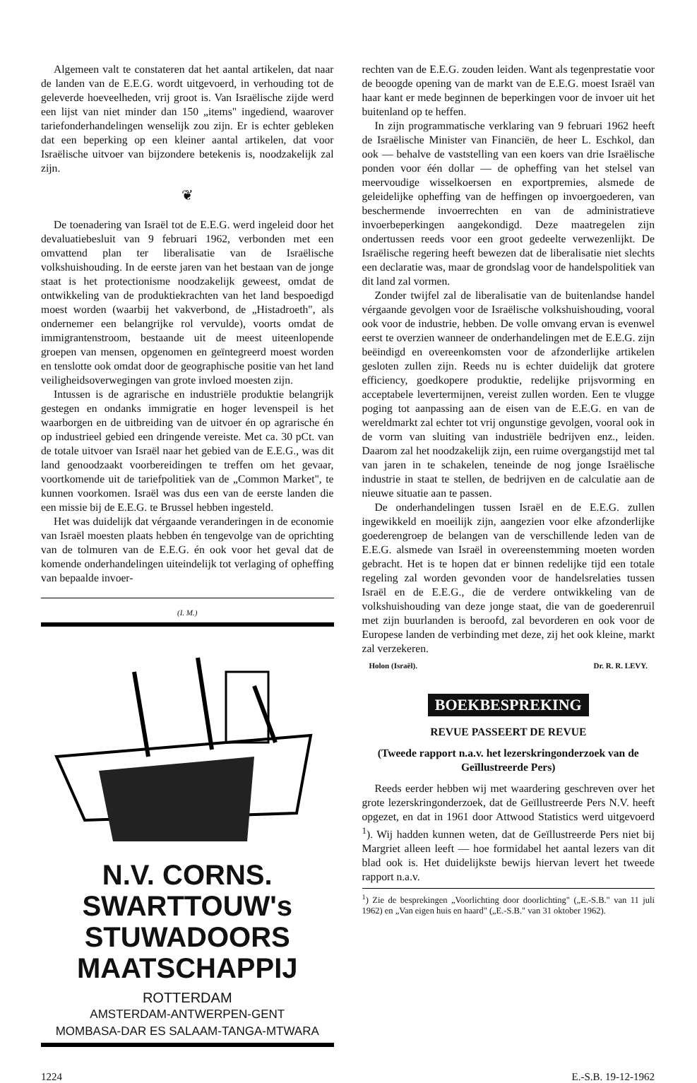Algemeen valt te constateren dat het aantal artikelen, dat naar de landen van de E.E.G. wordt uitgevoerd, in verhouding tot de geleverde hoeveelheden, vrij groot is. Van Israëlische zijde werd een lijst van niet minder dan 150 „items" ingediend, waarover tariefonderhandelingen wenselijk zou zijn. Er is echter gebleken dat een beperking op een kleiner aantal artikelen, dat voor Israëlische uitvoer van bijzondere betekenis is, noodzakelijk zal zijn.
❦
De toenadering van Israël tot de E.E.G. werd ingeleid door het devaluatiebesluit van 9 februari 1962, verbonden met een omvattend plan ter liberalisatie van de Israëlische volkshuishouding. In de eerste jaren van het bestaan van de jonge staat is het protectionisme noodzakelijk geweest, omdat de ontwikkeling van de produktiekrachten van het land bespoedigd moest worden (waarbij het vakverbond, de „Histadroeth", als ondernemer een belangrijke rol vervulde), voorts omdat de immigrantenstroom, bestaande uit de meest uiteenlopende groepen van mensen, opgenomen en geïntegreerd moest worden en tenslotte ook omdat door de geographische positie van het land veiligheidsoverwegingen van grote invloed moesten zijn.
Intussen is de agrarische en industriële produktie belangrijk gestegen en ondanks immigratie en hoger levenspeil is het waarborgen en de uitbreiding van de uitvoer én op agrarische én op industrieel gebied een dringende vereiste. Met ca. 30 pCt. van de totale uitvoer van Israël naar het gebied van de E.E.G., was dit land genoodzaakt voorbereidingen te treffen om het gevaar, voortkomende uit de tariefpolitiek van de „Common Market", te kunnen voorkomen. Israël was dus een van de eerste landen die een missie bij de E.E.G. te Brussel hebben ingesteld.
Het was duidelijk dat vérgaande veranderingen in de economie van Israël moesten plaats hebben én tengevolge van de oprichting van de tolmuren van de E.E.G. én ook voor het geval dat de komende onderhandelingen uiteindelijk tot verlaging of opheffing van bepaalde invoer-
(I. M.)
N.V. CORNS. SWARTTOUW's
STUWADOORS MAATSCHAPPIJ
ROTTERDAM
AMSTERDAM-ANTWERPEN-GENT
MOMBASA-DAR ES SALAAM-TANGA-MTWARA
rechten van de E.E.G. zouden leiden. Want als tegenprestatie voor de beoogde opening van de markt van de E.E.G. moest Israël van haar kant er mede beginnen de beperkingen voor de invoer uit het buitenland op te heffen.
In zijn programmatische verklaring van 9 februari 1962 heeft de Israëlische Minister van Financiën, de heer L. Eschkol, dan ook — behalve de vaststelling van een koers van drie Israëlische ponden voor één dollar — de opheffing van het stelsel van meervoudige wisselkoersen en exportpremies, alsmede de geleidelijke opheffing van de heffingen op invoergoederen, van beschermende invoerrechten en van de administratieve invoerbeperkingen aangekondigd. Deze maatregelen zijn ondertussen reeds voor een groot gedeelte verwezenlijkt. De Israëlische regering heeft bewezen dat de liberalisatie niet slechts een declaratie was, maar de grondslag voor de handelspolitiek van dit land zal vormen.
Zonder twijfel zal de liberalisatie van de buitenlandse handel vérgaande gevolgen voor de Israëlische volkshuishouding, vooral ook voor de industrie, hebben. De volle omvang ervan is evenwel eerst te overzien wanneer de onderhandelingen met de E.E.G. zijn beëindigd en overeenkomsten voor de afzonderlijke artikelen gesloten zullen zijn. Reeds nu is echter duidelijk dat grotere efficiency, goedkopere produktie, redelijke prijsvorming en acceptabele levertermijnen, vereist zullen worden. Een te vlugge poging tot aanpassing aan de eisen van de E.E.G. en van de wereldmarkt zal echter tot vrij ongunstige gevolgen, vooral ook in de vorm van sluiting van industriële bedrijven enz., leiden. Daarom zal het noodzakelijk zijn, een ruime overgangstijd met tal van jaren in te schakelen, teneinde de nog jonge Israëlische industrie in staat te stellen, de bedrijven en de calculatie aan de nieuwe situatie aan te passen.
De onderhandelingen tussen Israël en de E.E.G. zullen ingewikkeld en moeilijk zijn, aangezien voor elke afzonderlijke goederengroep de belangen van de verschillende leden van de E.E.G. alsmede van Israël in overeenstemming moeten worden gebracht. Het is te hopen dat er binnen redelijke tijd een totale regeling zal worden gevonden voor de handelsrelaties tussen Israël en de E.E.G., die de verdere ontwikkeling van de volkshuishouding van deze jonge staat, die van de goederenruil met zijn buurlanden is beroofd, zal bevorderen en ook voor de Europese landen de verbinding met deze, zij het ook kleine, markt zal verzekeren.
Holon (Israël). Dr. R. R. LEVY.
BOEKBESPREKING
REVUE PASSEERT DE REVUE
(Tweede rapport n.a.v. het lezerskringonderzoek van de Geïllustreerde Pers)
Reeds eerder hebben wij met waardering geschreven over het grote lezerskringonderzoek, dat de Geïllustreerde Pers N.V. heeft opgezet, en dat in 1961 door Attwood Statistics werd uitgevoerd <sup>1</sup>). Wij hadden kunnen weten, dat de Geïllustreerde Pers niet bij Margriet alleen leeft — hoe formidabel het aantal lezers van dit blad ook is. Het duidelijkste bewijs hiervan levert het tweede rapport n.a.v.
<sup>1</sup>) Zie de besprekingen „Voorlichting door doorlichting" („E.-S.B." van 11 juli 1962) en „Van eigen huis en haard" („E.-S.B." van 31 oktober 1962).
1224 E.-S.B. 19-12-1962